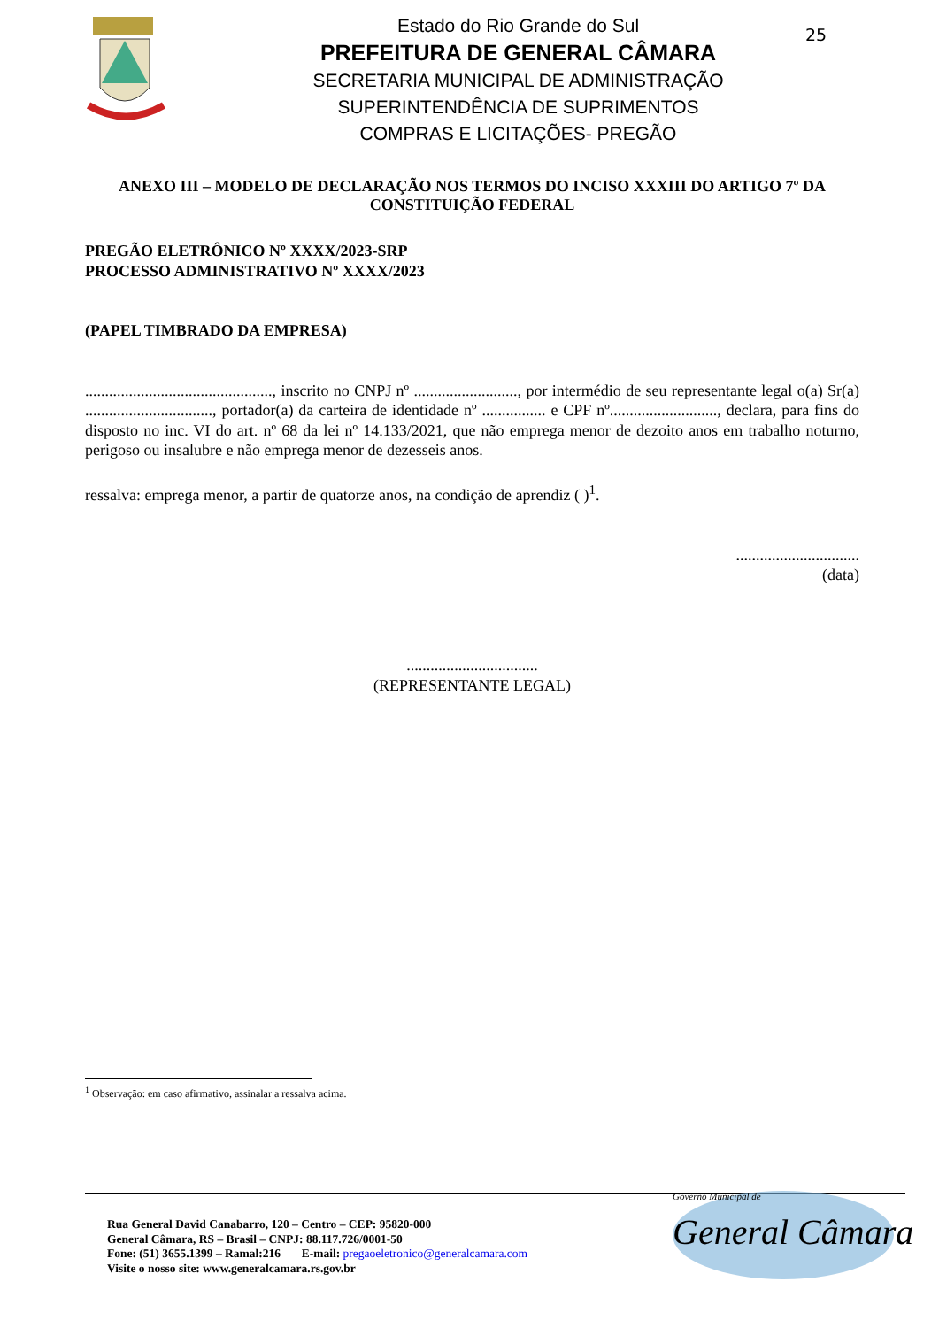Estado do Rio Grande do Sul
PREFEITURA DE GENERAL CÂMARA
SECRETARIA MUNICIPAL DE ADMINISTRAÇÃO
SUPERINTENDÊNCIA DE SUPRIMENTOS
COMPRAS E LICITAÇÕES- PREGÃO
25
ANEXO III – MODELO DE DECLARAÇÃO NOS TERMOS DO INCISO XXXIII DO ARTIGO 7º DA CONSTITUIÇÃO FEDERAL
PREGÃO ELETRÔNICO Nº XXXX/2023-SRP
PROCESSO ADMINISTRATIVO Nº XXXX/2023
(PAPEL TIMBRADO DA EMPRESA)
..............................................., inscrito no CNPJ nº .........................., por intermédio de seu representante legal o(a) Sr(a) ................................, portador(a) da carteira de identidade nº ................ e CPF nº..........................., declara, para fins do disposto no inc. VI do art. nº 68 da lei nº 14.133/2021, que não emprega menor de dezoito anos em trabalho noturno, perigoso ou insalubre e não emprega menor de dezesseis anos.
ressalva: emprega menor, a partir de quatorze anos, na condição de aprendiz ( )<sup>1</sup>.
...............................
(data)
.................................
(REPRESENTANTE LEGAL)
<sup>1</sup> Observação: em caso afirmativo, assinalar a ressalva acima.
Rua General David Canabarro, 120 – Centro – CEP: 95820-000
General Câmara, RS – Brasil – CNPJ: 88.117.726/0001-50
Fone: (51) 3655.1399 – Ramal:216 E-mail: pregaoeletronico@generalcamara.com
Visite o nosso site: www.generalcamara.rs.gov.br
Governo Municipal de
General Câmara